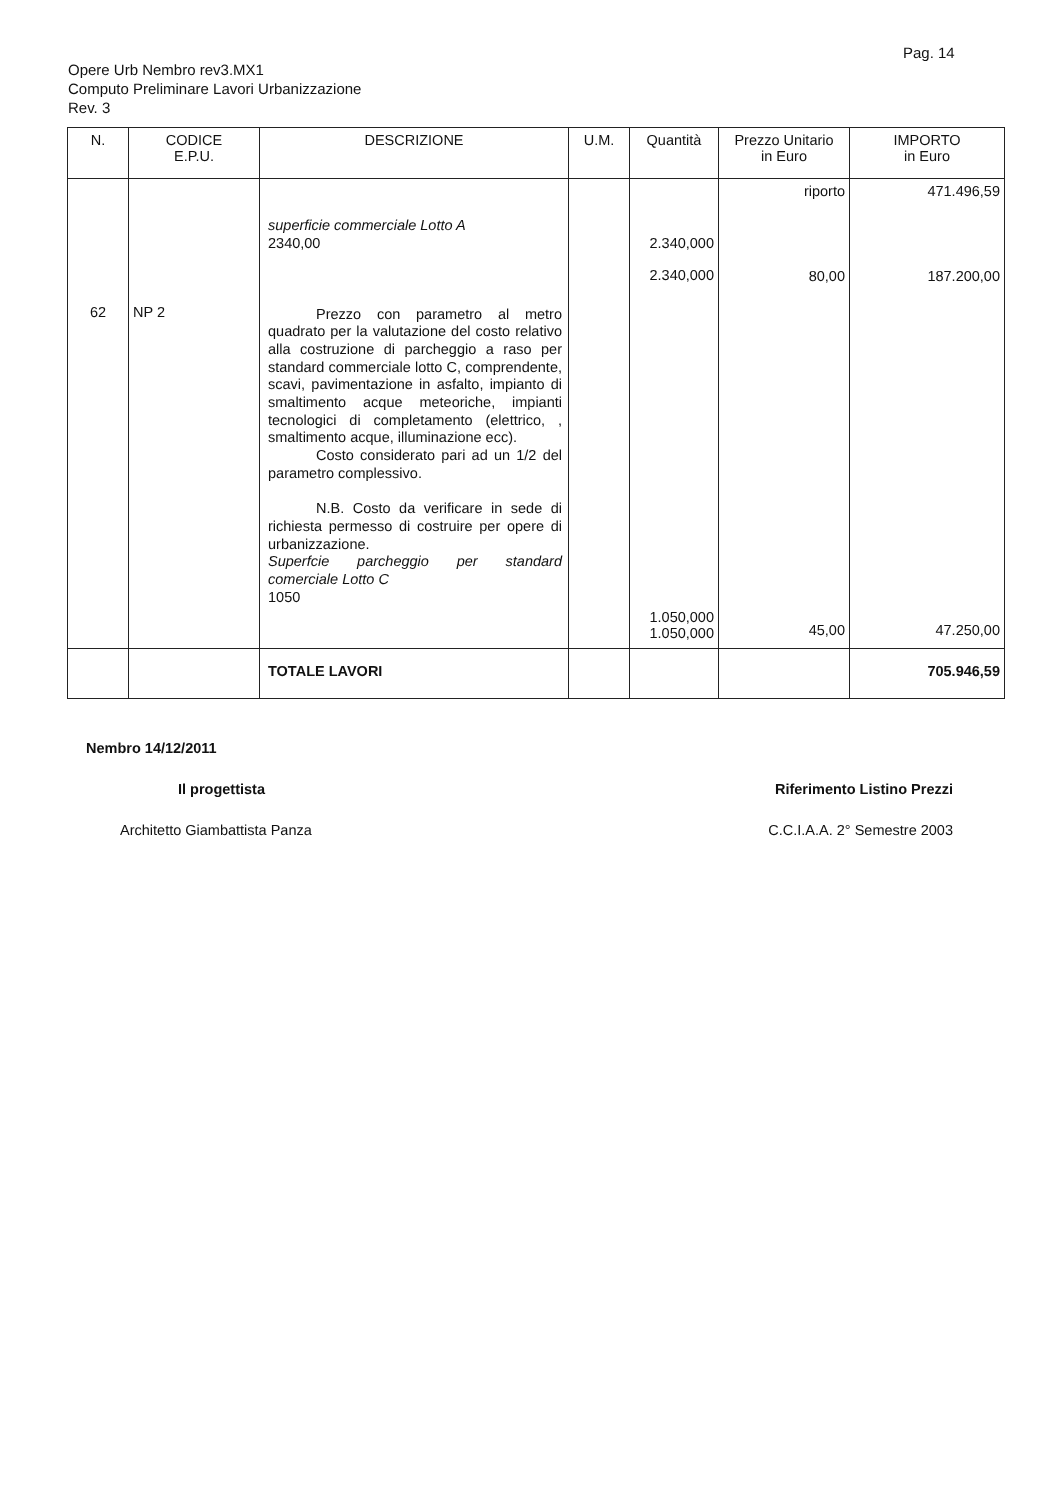Pag. 14
Opere Urb Nembro rev3.MX1
Computo Preliminare Lavori Urbanizzazione
Rev. 3
| N. | CODICE E.P.U. | DESCRIZIONE | U.M. | Quantità | Prezzo Unitario in Euro | IMPORTO in Euro |
| --- | --- | --- | --- | --- | --- | --- |
| 62 | NP 2 | superficie commerciale Lotto A 2340,00 Prezzo con parametro al metro quadrato per la valutazione del costo relativo alla costruzione di parcheggio a raso per standard commerciale lotto C, comprendente, scavi, pavimentazione in asfalto, impianto di smaltimento acque meteoriche, impianti tecnologici di completamento (elettrico, , smaltimento acque, illuminazione ecc). Costo considerato pari ad un 1/2 del parametro complessivo. N.B. Costo da verificare in sede di richiesta permesso di costruire per opere di urbanizzazione. Superfcie parcheggio per standard comerciale Lotto C 1050 | | 2.340,000 2.340,000 1.050,000 1.050,000 | riporto 80,00 45,00 | 471.496,59 187.200,00 47.250,00 |
| | | TOTALE LAVORI | | | | 705.946,59 |
Nembro 14/12/2011
Il progettista Riferimento Listino Prezzi
Architetto Giambattista Panza C.C.I.A.A. 2° Semestre 2003